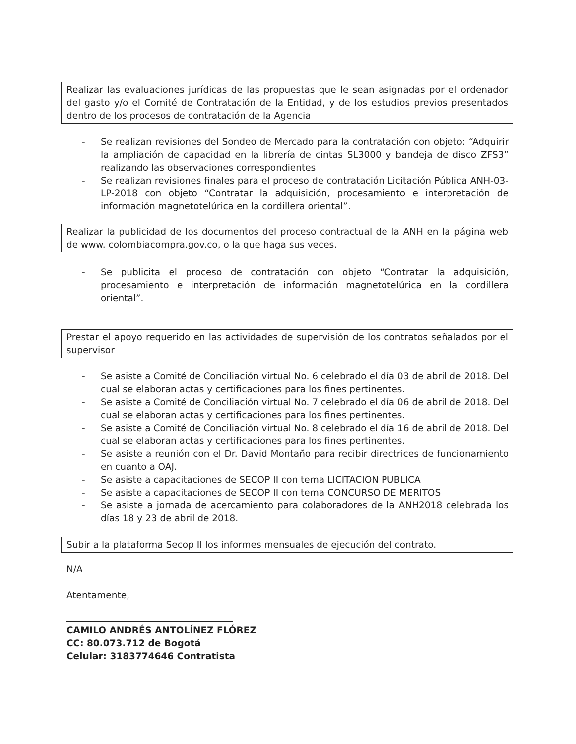Realizar las evaluaciones jurídicas de las propuestas que le sean asignadas por el ordenador del gasto y/o el Comité de Contratación de la Entidad, y de los estudios previos presentados dentro de los procesos de contratación de la Agencia
- Se realizan revisiones del Sondeo de Mercado para la contratación con objeto: “Adquirir la ampliación de capacidad en la librería de cintas SL3000 y bandeja de disco ZFS3” realizando las observaciones correspondientes
- Se realizan revisiones finales para el proceso de contratación Licitación Pública ANH-03-LP-2018 con objeto “Contratar la adquisición, procesamiento e interpretación de información magnetotelúrica en la cordillera oriental”.
Realizar la publicidad de los documentos del proceso contractual de la ANH en la página web de www. colombiacompra.gov.co, o la que haga sus veces.
- Se publicita el proceso de contratación con objeto “Contratar la adquisición, procesamiento e interpretación de información magnetotelúrica en la cordillera oriental”.
Prestar el apoyo requerido en las actividades de supervisión de los contratos señalados por el supervisor
- Se asiste a Comité de Conciliación virtual No. 6 celebrado el día 03 de abril de 2018. Del cual se elaboran actas y certificaciones para los fines pertinentes.
- Se asiste a Comité de Conciliación virtual No. 7 celebrado el día 06 de abril de 2018. Del cual se elaboran actas y certificaciones para los fines pertinentes.
- Se asiste a Comité de Conciliación virtual No. 8 celebrado el día 16 de abril de 2018. Del cual se elaboran actas y certificaciones para los fines pertinentes.
- Se asiste a reunión con el Dr. David Montaño para recibir directrices de funcionamiento en cuanto a OAJ.
- Se asiste a capacitaciones de SECOP II con tema LICITACION PUBLICA
- Se asiste a capacitaciones de SECOP II con tema CONCURSO DE MERITOS
- Se asiste a jornada de acercamiento para colaboradores de la ANH2018 celebrada los días 18 y 23 de abril de 2018.
Subir a la plataforma Secop II los informes mensuales de ejecución del contrato.
N/A
Atentamente,
CAMILO ANDRÉS ANTOLÍNEZ FLÓREZ
CC: 80.073.712 de Bogotá
Celular: 3183774646 Contratista